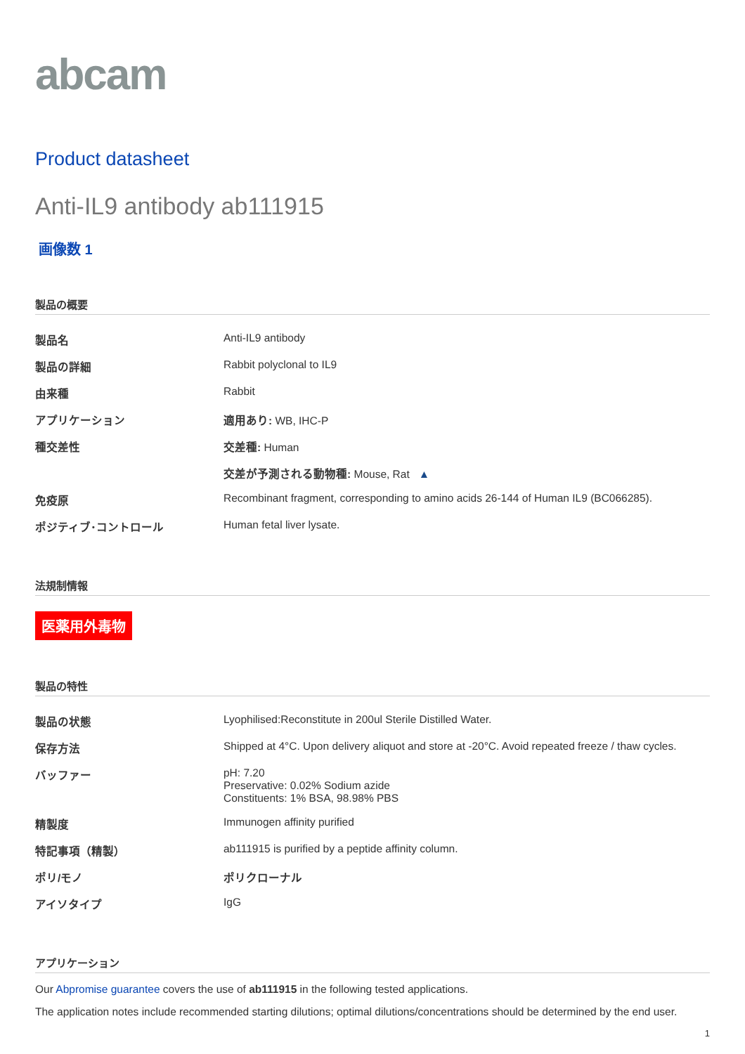abcam
Product datasheet
Anti-IL9 antibody ab111915
画像数 1
製品の概要
| 製品名 | Anti-IL9 antibody |
| 製品の詳細 | Rabbit polyclonal to IL9 |
| 由来種 | Rabbit |
| アプリケーション | 適用あり: WB, IHC-P |
| 種交差性 | 交差種: Human |
| | 交差が予測される動物種: Mouse, Rat ▲ |
| 免疫原 | Recombinant fragment, corresponding to amino acids 26-144 of Human IL9 (BC066285). |
| ポジティブ･コントロール | Human fetal liver lysate. |
法規制情報
医薬用外毒物
製品の特性
| 製品の状態 | Lyophilised:Reconstitute in 200ul Sterile Distilled Water. |
| 保存方法 | Shipped at 4°C. Upon delivery aliquot and store at -20°C. Avoid repeated freeze / thaw cycles. |
| バッファー | pH: 7.20 Preservative: 0.02% Sodium azide Constituents: 1% BSA, 98.98% PBS |
| 精製度 | Immunogen affinity purified |
| 特記事項（精製） | ab111915 is purified by a peptide affinity column. |
| ポリ/モノ | ポリクローナル |
| アイソタイプ | IgG |
アプリケーション
Our Abpromise guarantee covers the use of ab111915 in the following tested applications.
The application notes include recommended starting dilutions; optimal dilutions/concentrations should be determined by the end user.
1